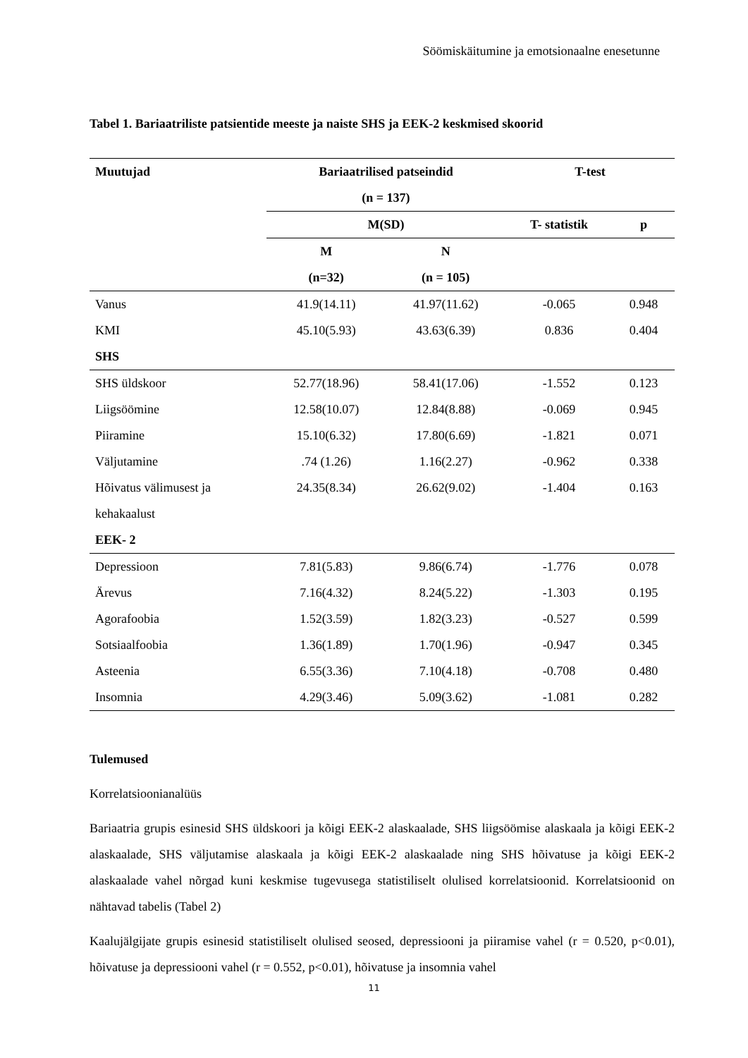Söömiskäitumine ja emotsionaalne enesetunne
Tabel 1. Bariaatriliste patsientide meeste ja naiste SHS ja EEK-2 keskmised skoorid
| Muutujad | Bariaatrilised patseindid | | T-test | |
| --- | --- | --- | --- | --- |
| | (n = 137) | | | |
| | M(SD) | | T- statistik | p |
| | M | N | | |
| | (n=32) | (n = 105) | | |
| Vanus | 41.9(14.11) | 41.97(11.62) | -0.065 | 0.948 |
| KMI | 45.10(5.93) | 43.63(6.39) | 0.836 | 0.404 |
| SHS | | | | |
| SHS üldskoor | 52.77(18.96) | 58.41(17.06) | -1.552 | 0.123 |
| Liigsöömine | 12.58(10.07) | 12.84(8.88) | -0.069 | 0.945 |
| Piiramine | 15.10(6.32) | 17.80(6.69) | -1.821 | 0.071 |
| Väljutamine | .74 (1.26) | 1.16(2.27) | -0.962 | 0.338 |
| Hõivatus välimusest ja kehakaalust | 24.35(8.34) | 26.62(9.02) | -1.404 | 0.163 |
| EEK- 2 | | | | |
| Depressioon | 7.81(5.83) | 9.86(6.74) | -1.776 | 0.078 |
| Ärevus | 7.16(4.32) | 8.24(5.22) | -1.303 | 0.195 |
| Agorafoobia | 1.52(3.59) | 1.82(3.23) | -0.527 | 0.599 |
| Sotsiaalfoobia | 1.36(1.89) | 1.70(1.96) | -0.947 | 0.345 |
| Asteenia | 6.55(3.36) | 7.10(4.18) | -0.708 | 0.480 |
| Insomnia | 4.29(3.46) | 5.09(3.62) | -1.081 | 0.282 |
Tulemused
Korrelatsioonianalüüs
Bariaatria grupis esinesid SHS üldskoori ja kõigi EEK-2 alaskaalade, SHS liigsöömise alaskaala ja kõigi EEK-2 alaskaalade, SHS väljutamise alaskaala ja kõigi EEK-2 alaskaalade ning SHS hõivatuse ja kõigi EEK-2 alaskaalade vahel nõrgad kuni keskmise tugevusega statistiliselt olulised korrelatsioonid. Korrelatsioonid on nähtavad tabelis (Tabel 2)
Kaalujälgijate grupis esinesid statistiliselt olulised seosed, depressiooni ja piiramise vahel (r = 0.520, p<0.01), hõivatuse ja depressiooni vahel (r = 0.552, p<0.01), hõivatuse ja insomnia vahel
11